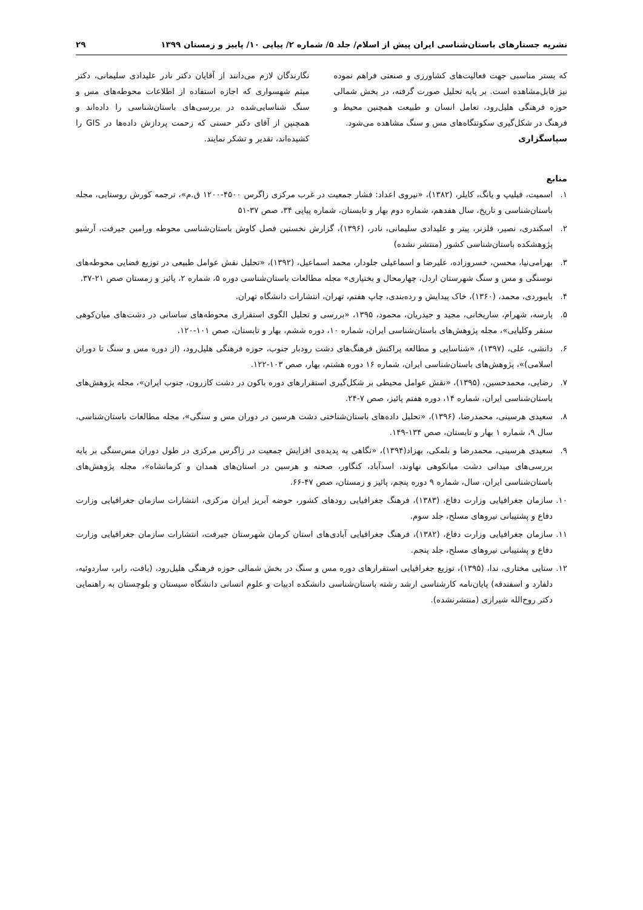نشریه جستارهای باستان‌شناسی ایران پیش از اسلام/ جلد ۵/ شماره ۲/ پیاپی ۱۰/ پاییز و زمستان ۱۳۹۹ ۲۹
که بستر مناسبی جهت فعالیت‌های کشاورزی و صنعتی فراهم نموده نیز قابل‌مشاهده است. بر پایه تحلیل صورت گرفته، در بخش شمالی حوزه فرهنگی هلیل‌رود، تعامل انسان و طبیعت همچنین محیط و فرهنگ در شکل‌گیری سکونتگاه‌های مس و سنگ مشاهده می‌شود.
سپاسگزاری
نگارندگان لازم می‌دانند از آقایان دکتر نادر علیدادی سلیمانی، دکتر میثم شهسواری که اجازه استفاده از اطلاعات محوطه‌های مس و سنگ شناسایی‌شده در بررسی‌های باستان‌شناسی را داده‌اند و همچنین از آقای دکتر حسنی که زحمت پردازش داده‌ها در GIS را کشیده‌اند، تقدیر و تشکر نمایند.
منابع
۱. اسمیت، فیلیپ و یانگ، کایلر، (۱۳۸۲)، «نیروی اعداد: فشار جمعیت در غرب مرکزی زاگرس ۴۵۰۰-۱۲۰۰ ق.م»، ترجمه کورش روستایی، مجله باستان‌شناسی و تاریخ، سال هفدهم، شماره دوم بهار و تابستان، شماره پیاپی ۳۴، صص ۳۷-۵۱
۲. اسکندری، نصیر، فلزنر، پیتر و علیدادی سلیمانی، نادر، (۱۳۹۶)، گزارش نخستین فصل کاوش باستان‌شناسی محوطه ورامین جیرفت، آرشیو پژوهشکده باستان‌شناسی کشور (منتشر نشده)
۳. بهرامی‌نیا، محسن، خسروزاده، علیرضا و اسماعیلی جلودار، محمد اسماعیل، (۱۳۹۲)، «تحلیل نقش عوامل طبیعی در توزیع فضایی محوطه‌های نوسنگی و مس و سنگ شهرستان اردل، چهارمحال و بختیاری» مجله مطالعات باستان‌شناسی دوره ۵، شماره ۲، پائیز و زمستان صص ۲۱-۳۷.
۴. بایبوردی، محمد، (۱۳۶۰)، خاک پیدایش و رده‌بندی، چاپ هفتم، تهران، انتشارات دانشگاه تهران.
۵. پارسه، شهرام، ساریخانی، مجید و حیدریان، محمود، ۱۳۹۵، «بررسی و تحلیل الگوی استقراری محوطه‌های ساسانی در دشت‌های میان‌کوهی سنقر وکلیایی»، مجله پژوهش‌های باستان‌شناسی ایران، شماره ۱۰، دوره ششم، بهار و تابستان، صص ۱۰۱-۱۲۰.
۶. دانشی، علی، (۱۳۹۷)، «شناسایی و مطالعه پراکنش فرهنگ‌های دشت رودبار جنوب، حوزه فرهنگی هلیل‌رود، (از دوره مس و سنگ تا دوران اسلامی)»، پژوهش‌های باستان‌شناسی ایران، شماره ۱۶ دوره هشتم، بهار، صص ۱۰۳-۱۲۲.
۷. رضایی، محمدحسین، (۱۳۹۵)، «نقش عوامل محیطی بر شکل‌گیری استقرارهای دوره باکون در دشت کازرون، جنوب ایران»، مجله پژوهش‌های باستان‌شناسی ایران، شماره ۱۴، دوره هفتم پائیز، صص ۷-۲۴.
۸. سعیدی هرسینی، محمدرضا، (۱۳۹۶)، «تحلیل داده‌های باستان‌شناختی دشت هرسین در دوران مس و سنگی»، مجله مطالعات باستان‌شناسی، سال ۹، شماره ۱ بهار و تابستان، صص ۱۳۴-۱۴۹.
۹. سعیدی هرسینی، محمدرضا و بلمکی، بهزاد(۱۳۹۴)، «نگاهی به پدیده‌ی افزایش جمعیت در زاگرس مرکزی در طول دوران مس‌سنگی بر پایه بررسی‌های میدانی دشت میانکوهی نهاوند، اسدآباد، کنگاور، صحنه و هرسین در استان‌های همدان و کرمانشاه»، مجله پژوهش‌های باستان‌شناسی ایران، سال، شماره ۹ دوره پنجم، پائیز و زمستان، صص ۴۷-۶۶.
۱۰. سازمان جغرافیایی وزارت دفاع، (۱۳۸۳)، فرهنگ جغرافیایی رودهای کشور، حوضه آبریز ایران مرکزی، انتشارات سازمان جغرافیایی وزارت دفاع و پشتیبانی نیروهای مسلح، جلد سوم.
۱۱. سازمان جغرافیایی وزارت دفاع، (۱۳۸۲)، فرهنگ جغرافیایی آبادی‌های استان کرمان شهرستان جیرفت، انتشارات سازمان جغرافیایی وزارت دفاع و پشتیبانی نیروهای مسلح، جلد پنجم.
۱۲. ستایی مختاری، ندا، (۱۳۹۵)، توزیع جغرافیایی استقرارهای دوره مس و سنگ در بخش شمالی حوزه فرهنگی هلیل‌رود، (بافت، رابر، ساردوئیه، دلفارد و اسفندقه) پایان‌نامه کارشناسی ارشد رشته باستان‌شناسی دانشکده ادبیات و علوم انسانی دانشگاه سیستان و بلوچستان به راهنمایی دکتر روح‌الله شیرازی (منتشرنشده).